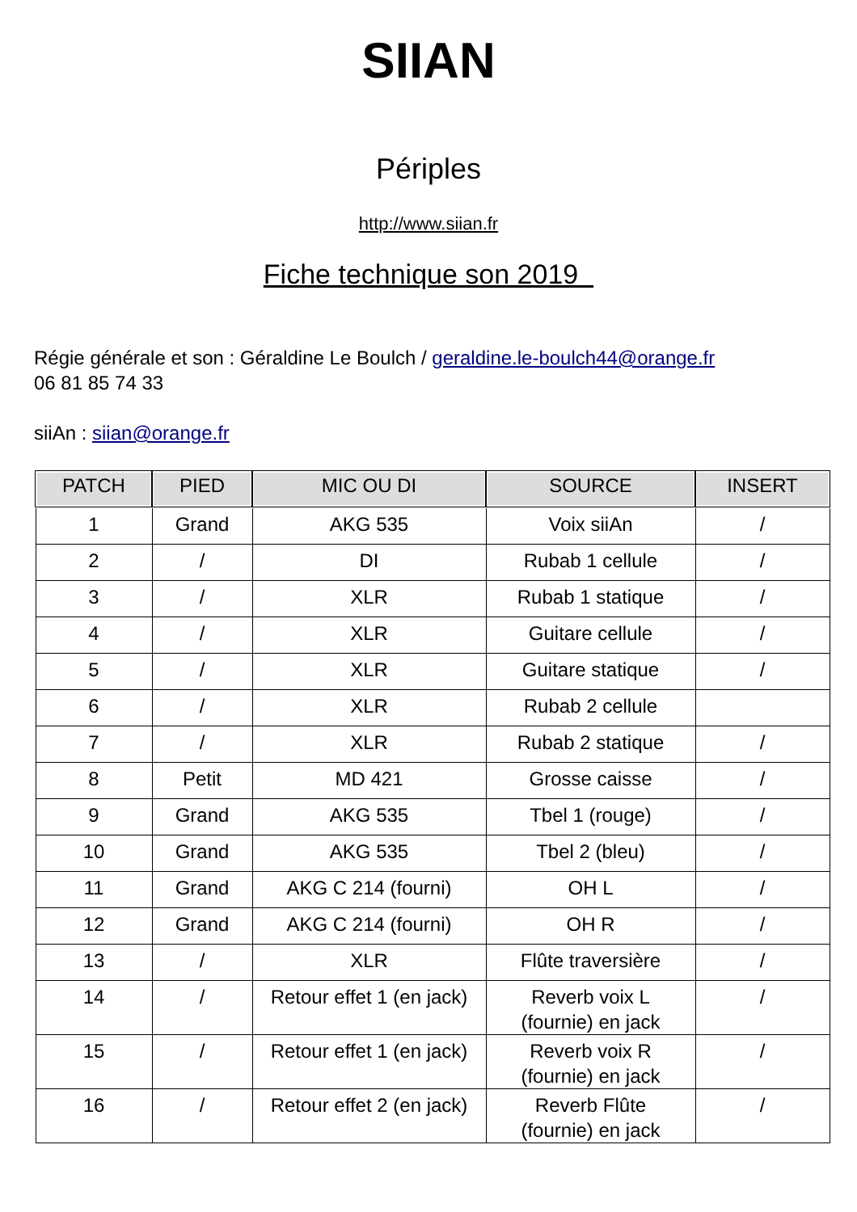SIIAN
Périples
http://www.siian.fr
Fiche technique son 2019
Régie générale et son : Géraldine Le Boulch / geraldine.le-boulch44@orange.fr
06 81 85 74 33
siiAn : siian@orange.fr
| PATCH | PIED | MIC OU DI | SOURCE | INSERT |
| --- | --- | --- | --- | --- |
| 1 | Grand | AKG 535 | Voix siiAn | / |
| 2 | / | DI | Rubab 1 cellule | / |
| 3 | / | XLR | Rubab 1 statique | / |
| 4 | / | XLR | Guitare cellule | / |
| 5 | / | XLR | Guitare statique | / |
| 6 | / | XLR | Rubab 2 cellule | |
| 7 | / | XLR | Rubab 2 statique | / |
| 8 | Petit | MD 421 | Grosse caisse | / |
| 9 | Grand | AKG 535 | Tbel 1 (rouge) | / |
| 10 | Grand | AKG 535 | Tbel 2 (bleu) | / |
| 11 | Grand | AKG C 214 (fourni) | OH L | / |
| 12 | Grand | AKG C 214 (fourni) | OH R | / |
| 13 | / | XLR | Flûte traversière | / |
| 14 | / | Retour effet 1 (en jack) | Reverb voix L (fournie) en jack | / |
| 15 | / | Retour effet 1 (en jack) | Reverb voix R (fournie) en jack | / |
| 16 | / | Retour effet 2 (en jack) | Reverb Flûte (fournie) en jack | / |